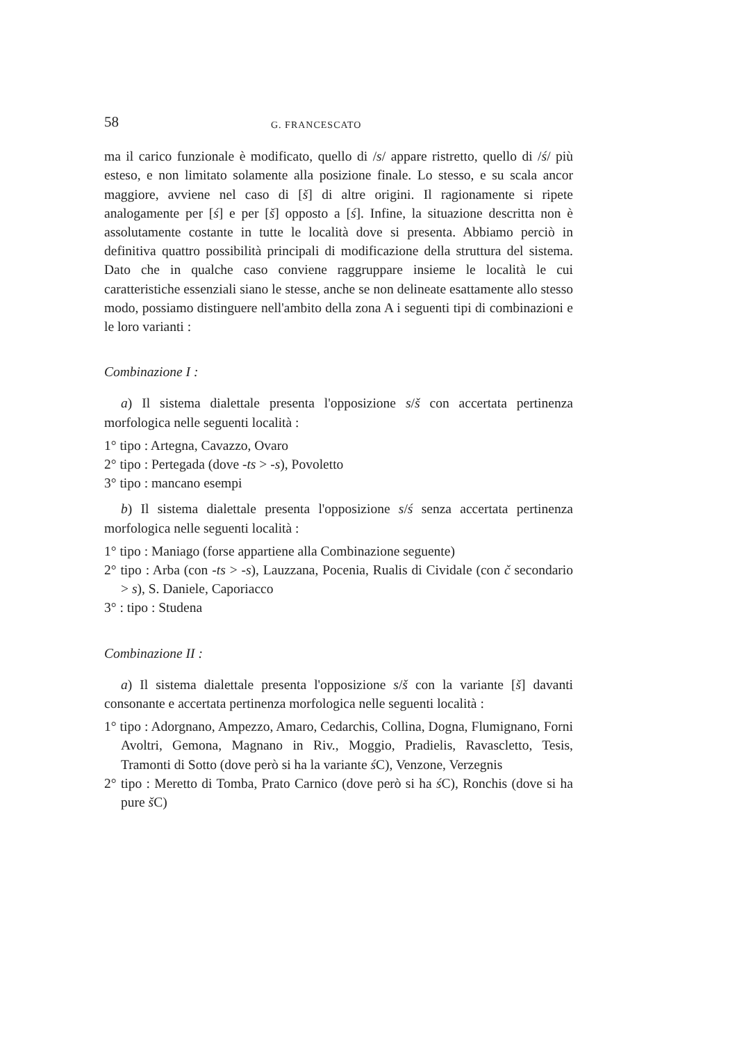58 G. FRANCESCATO
ma il carico funzionale è modificato, quello di /s/ appare ristretto, quello di /ś/ più esteso, e non limitato solamente alla posizione finale. Lo stesso, e su scala ancor maggiore, avviene nel caso di [š] di altre origini. Il ragionamente si ripete analogamente per [ś] e per [š] opposto a [ś]. Infine, la situazione descritta non è assolutamente costante in tutte le località dove si presenta. Abbiamo perciò in definitiva quattro possibilità principali di modificazione della struttura del sistema. Dato che in qualche caso conviene raggruppare insieme le località le cui caratteristiche essenziali siano le stesse, anche se non delineate esattamente allo stesso modo, possiamo distinguere nell'ambito della zona A i seguenti tipi di combinazioni e le loro varianti :
Combinazione I :
a) Il sistema dialettale presenta l'opposizione s/š con accertata pertinenza morfologica nelle seguenti località :
1° tipo : Artegna, Cavazzo, Ovaro
2° tipo : Pertegada (dove -ts > -s), Povoletto
3° tipo : mancano esempi
b) Il sistema dialettale presenta l'opposizione s/ś senza accertata pertinenza morfologica nelle seguenti località :
1° tipo : Maniago (forse appartiene alla Combinazione seguente)
2° tipo : Arba (con -ts > -s), Lauzzana, Pocenia, Rualis di Cividale (con č secondario > s), S. Daniele, Caporiacco
3° : tipo : Studena
Combinazione II :
a) Il sistema dialettale presenta l'opposizione s/š con la variante [š] davanti consonante e accertata pertinenza morfologica nelle seguenti località :
1° tipo : Adorgnano, Ampezzo, Amaro, Cedarchis, Collina, Dogna, Flumignano, Forni Avoltri, Gemona, Magnano in Riv., Moggio, Pradielis, Ravascletto, Tesis, Tramonti di Sotto (dove però si ha la variante ś C), Venzone, Verzegnis
2° tipo : Meretto di Tomba, Prato Carnico (dove però si ha ś C), Ronchis (dove si ha pure š C)